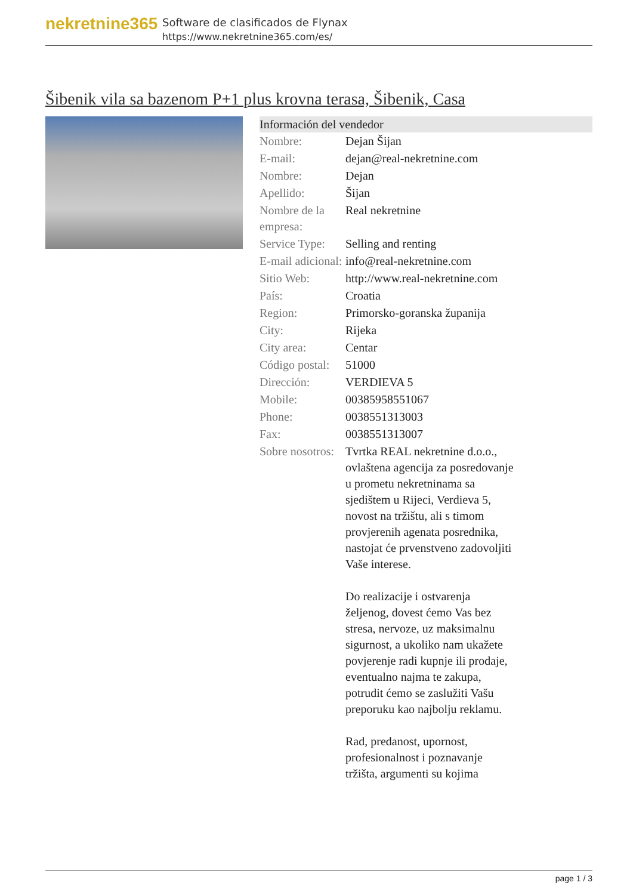nekretnine365
Software de clasificados de Flynax
https://www.nekretnine365.com/es/
Šibenik vila sa bazenom P+1 plus krovna terasa, Šibenik, Casa
| Información del vendedor | |
| --- | --- |
| Nombre: | Dejan Šijan |
| E-mail: | dejan@real-nekretnine.com |
| Nombre: | Dejan |
| Apellido: | Šijan |
| Nombre de la empresa: | Real nekretnine |
| Service Type: | Selling and renting |
| E-mail adicional: | info@real-nekretnine.com |
| Sitio Web: | http://www.real-nekretnine.com |
| País: | Croatia |
| Region: | Primorsko-goranska županija |
| City: | Rijeka |
| City area: | Centar |
| Código postal: | 51000 |
| Dirección: | VERDIEVA 5 |
| Mobile: | 00385958551067 |
| Phone: | 0038551313003 |
| Fax: | 0038551313007 |
| Sobre nosotros: | Tvrtka REAL nekretnine d.o.o., ovlaštena agencija za posredovanje u prometu nekretninama sa sjedištem u Rijeci, Verdieva 5, novost na tržištu, ali s timom provjerenih agenata posrednika, nastojat će prvenstveno zadovoljiti Vaše interese. Do realizacije i ostvarenja željenog, dovest ćemo Vas bez stresa, nervoze, uz maksimalnu sigurnost, a ukoliko nam ukažete povjerenje radi kupnje ili prodaje, eventualno najma te zakupa, potrudit ćemo se zaslužiti Vašu preporuku kao najbolju reklamu. Rad, predanost, upornost, profesionalnost i poznavanje tržišta, argumenti su kojima |
page 1 / 3